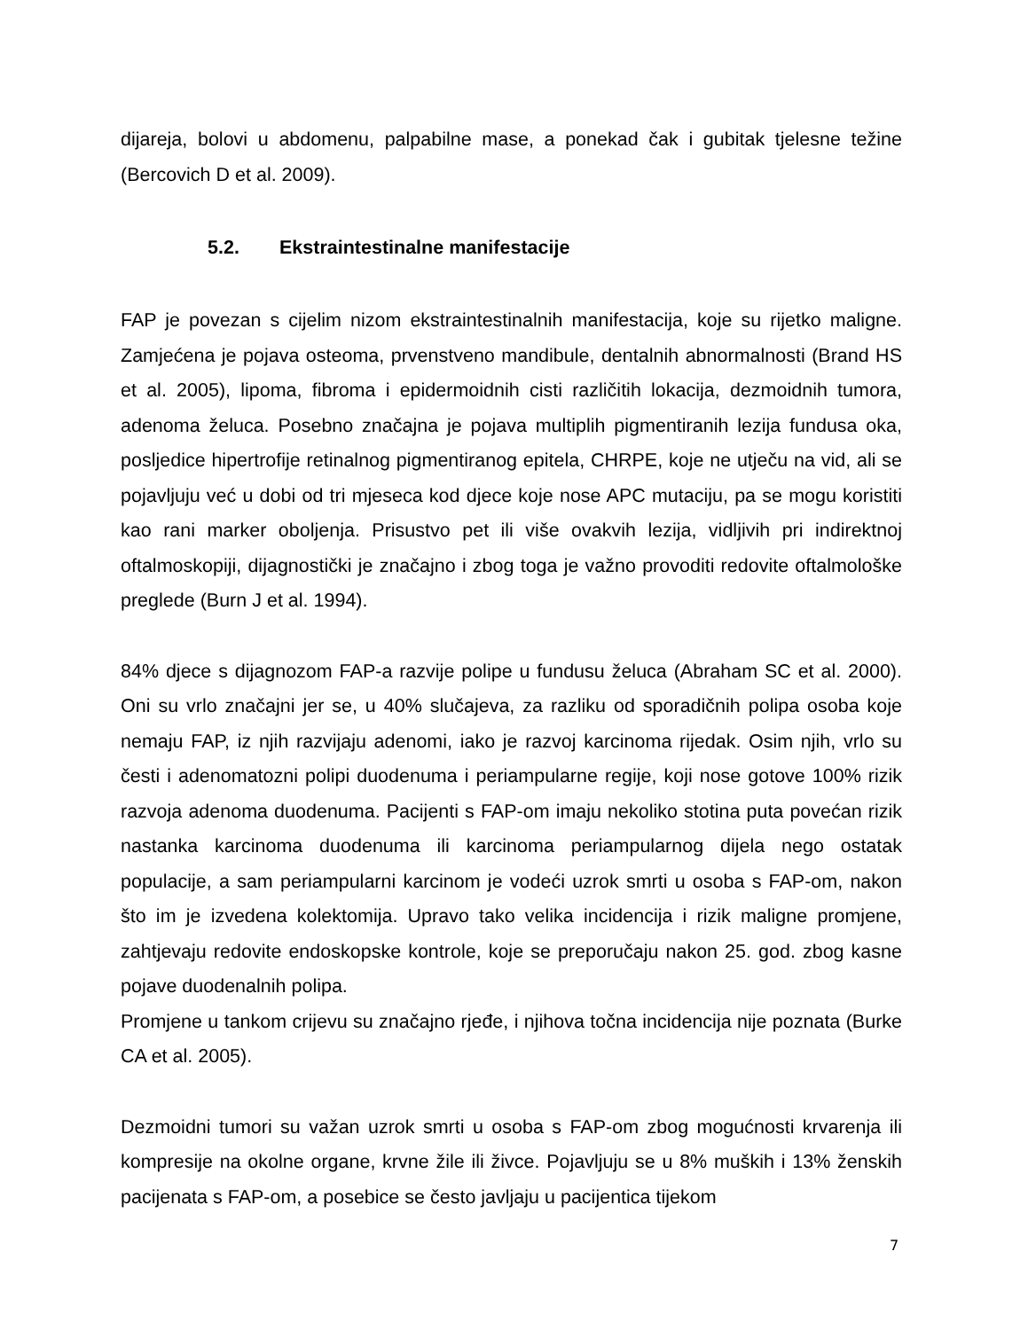dijareja, bolovi u abdomenu, palpabilne mase, a ponekad čak i gubitak tjelesne težine (Bercovich D et al. 2009).
5.2. Ekstraintestinalne manifestacije
FAP je povezan s cijelim nizom ekstraintestinalnih manifestacija, koje su rijetko maligne. Zamjećena je pojava osteoma, prvenstveno mandibule, dentalnih abnormalnosti (Brand HS et al. 2005), lipoma, fibroma i epidermoidnih cisti različitih lokacija, dezmoidnih tumora, adenoma želuca. Posebno značajna je pojava multiplih pigmentiranih lezija fundusa oka, posljedice hipertrofije retinalnog pigmentiranog epitela, CHRPE, koje ne utječu na vid, ali se pojavljuju već u dobi od tri mjeseca kod djece koje nose APC mutaciju, pa se mogu koristiti kao rani marker oboljenja. Prisustvo pet ili više ovakvih lezija, vidljivih pri indirektnoj oftalmoskopiji, dijagnostički je značajno i zbog toga je važno provoditi redovite oftalmološke preglede (Burn J et al. 1994).
84% djece s dijagnozom FAP-a razvije polipe u fundusu želuca (Abraham SC et al. 2000). Oni su vrlo značajni jer se, u 40% slučajeva, za razliku od sporadičnih polipa osoba koje nemaju FAP, iz njih razvijaju adenomi, iako je razvoj karcinoma rijedak. Osim njih, vrlo su česti i adenomatozni polipi duodenuma i periampularne regije, koji nose gotove 100% rizik razvoja adenoma duodenuma. Pacijenti s FAP-om imaju nekoliko stotina puta povećan rizik nastanka karcinoma duodenuma ili karcinoma periampularnog dijela nego ostatak populacije, a sam periampularni karcinom je vodeći uzrok smrti u osoba s FAP-om, nakon što im je izvedena kolektomija. Upravo tako velika incidencija i rizik maligne promjene, zahtjevaju redovite endoskopske kontrole, koje se preporučaju nakon 25. god. zbog kasne pojave duodenalnih polipa.
Promjene u tankom crijevu su značajno rjeđe, i njihova točna incidencija nije poznata (Burke CA et al. 2005).
Dezmoidni tumori su važan uzrok smrti u osoba s FAP-om zbog mogućnosti krvarenja ili kompresije na okolne organe, krvne žile ili živce. Pojavljuju se u 8% muških i 13% ženskih pacijenata s FAP-om, a posebice se često javljaju u pacijentica tijekom
7